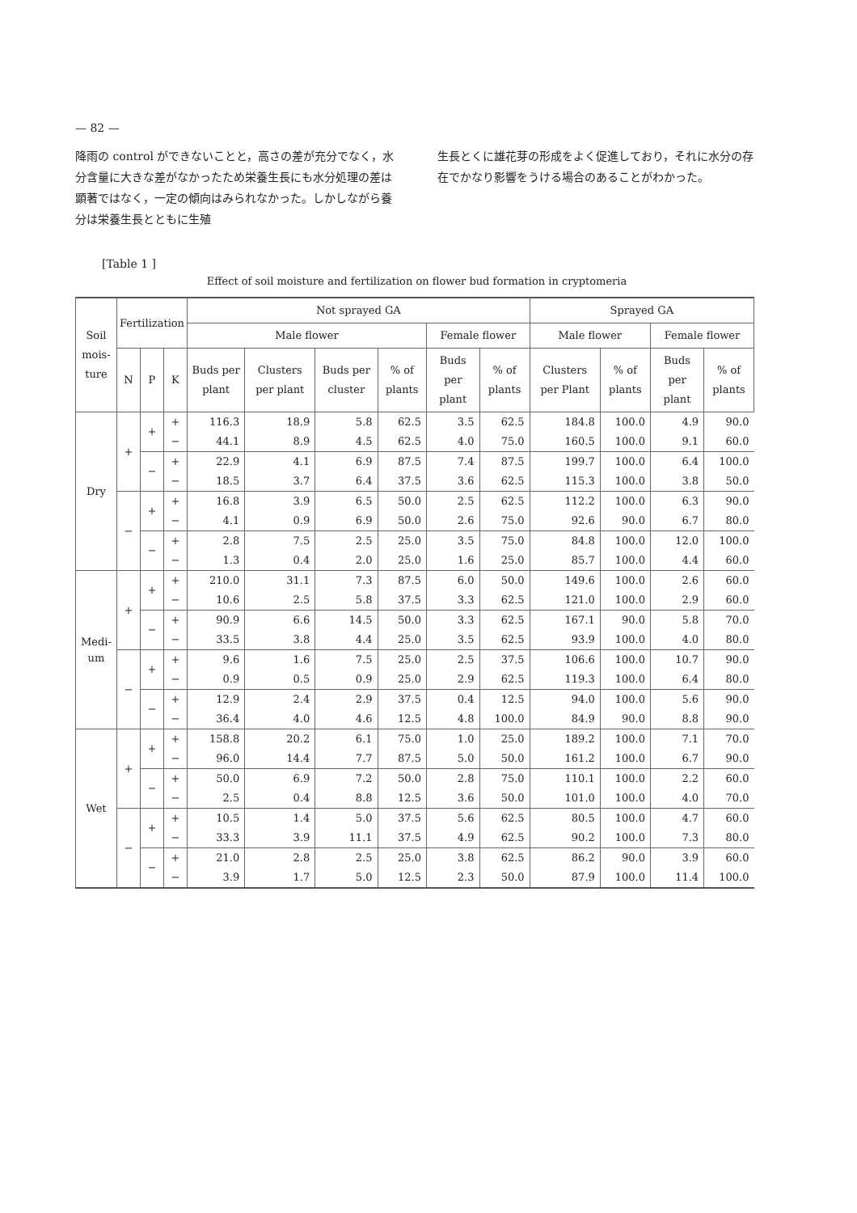— 82 —
降雨の control ができないことと，高さの差が充分でなく，水分含量に大きな差がなかったため栄養生長にも水分処理の差は顕著ではなく，一定の傾向はみられなかった。しかしながら養分は栄養生長とともに生殖
生長とくに雄花芽の形成をよく促進しており，それに水分の存在でかなり影響をうける場合のあることがわかった。
[Table 1 ]
Effect of soil moisture and fertilization on flower bud formation in cryptomeria
| Soil mois- ture | Fertilization | | | Not sprayed GA | | | | | | Sprayed GA | | | |
| --- | --- | --- | --- | --- | --- | --- | --- | --- | --- | --- | --- | --- | --- |
| | | | | Male flower | | | | Female flower | | Male flower | | Female flower | |
| | N | P | K | Buds per plant | Clusters per plant | Buds per cluster | % of plants | Buds per plant | % of plants | Clusters per Plant | % of plants | Buds per plant | % of plants |
| Dry | + | + | + | 116.3 | 18.9 | 5.8 | 62.5 | 3.5 | 62.5 | 184.8 | 100.0 | 4.9 | 90.0 |
| | | | − | 44.1 | 8.9 | 4.5 | 62.5 | 4.0 | 75.0 | 160.5 | 100.0 | 9.1 | 60.0 |
| | | − | + | 22.9 | 4.1 | 6.9 | 87.5 | 7.4 | 87.5 | 199.7 | 100.0 | 6.4 | 100.0 |
| | | | − | 18.5 | 3.7 | 6.4 | 37.5 | 3.6 | 62.5 | 115.3 | 100.0 | 3.8 | 50.0 |
| | − | + | + | 16.8 | 3.9 | 6.5 | 50.0 | 2.5 | 62.5 | 112.2 | 100.0 | 6.3 | 90.0 |
| | | | − | 4.1 | 0.9 | 6.9 | 50.0 | 2.6 | 75.0 | 92.6 | 90.0 | 6.7 | 80.0 |
| | | − | + | 2.8 | 7.5 | 2.5 | 25.0 | 3.5 | 75.0 | 84.8 | 100.0 | 12.0 | 100.0 |
| | | | − | 1.3 | 0.4 | 2.0 | 25.0 | 1.6 | 25.0 | 85.7 | 100.0 | 4.4 | 60.0 |
| Medi- um | + | + | + | 210.0 | 31.1 | 7.3 | 87.5 | 6.0 | 50.0 | 149.6 | 100.0 | 2.6 | 60.0 |
| | | | − | 10.6 | 2.5 | 5.8 | 37.5 | 3.3 | 62.5 | 121.0 | 100.0 | 2.9 | 60.0 |
| | | − | + | 90.9 | 6.6 | 14.5 | 50.0 | 3.3 | 62.5 | 167.1 | 90.0 | 5.8 | 70.0 |
| | | | − | 33.5 | 3.8 | 4.4 | 25.0 | 3.5 | 62.5 | 93.9 | 100.0 | 4.0 | 80.0 |
| | − | + | + | 9.6 | 1.6 | 7.5 | 25.0 | 2.5 | 37.5 | 106.6 | 100.0 | 10.7 | 90.0 |
| | | | − | 0.9 | 0.5 | 0.9 | 25.0 | 2.9 | 62.5 | 119.3 | 100.0 | 6.4 | 80.0 |
| | | − | + | 12.9 | 2.4 | 2.9 | 37.5 | 0.4 | 12.5 | 94.0 | 100.0 | 5.6 | 90.0 |
| | | | − | 36.4 | 4.0 | 4.6 | 12.5 | 4.8 | 100.0 | 84.9 | 90.0 | 8.8 | 90.0 |
| Wet | + | + | + | 158.8 | 20.2 | 6.1 | 75.0 | 1.0 | 25.0 | 189.2 | 100.0 | 7.1 | 70.0 |
| | | | − | 96.0 | 14.4 | 7.7 | 87.5 | 5.0 | 50.0 | 161.2 | 100.0 | 6.7 | 90.0 |
| | | − | + | 50.0 | 6.9 | 7.2 | 50.0 | 2.8 | 75.0 | 110.1 | 100.0 | 2.2 | 60.0 |
| | | | − | 2.5 | 0.4 | 8.8 | 12.5 | 3.6 | 50.0 | 101.0 | 100.0 | 4.0 | 70.0 |
| | − | + | + | 10.5 | 1.4 | 5.0 | 37.5 | 5.6 | 62.5 | 80.5 | 100.0 | 4.7 | 60.0 |
| | | | − | 33.3 | 3.9 | 11.1 | 37.5 | 4.9 | 62.5 | 90.2 | 100.0 | 7.3 | 80.0 |
| | | − | + | 21.0 | 2.8 | 2.5 | 25.0 | 3.8 | 62.5 | 86.2 | 90.0 | 3.9 | 60.0 |
| | | | − | 3.9 | 1.7 | 5.0 | 12.5 | 2.3 | 50.0 | 87.9 | 100.0 | 11.4 | 100.0 |